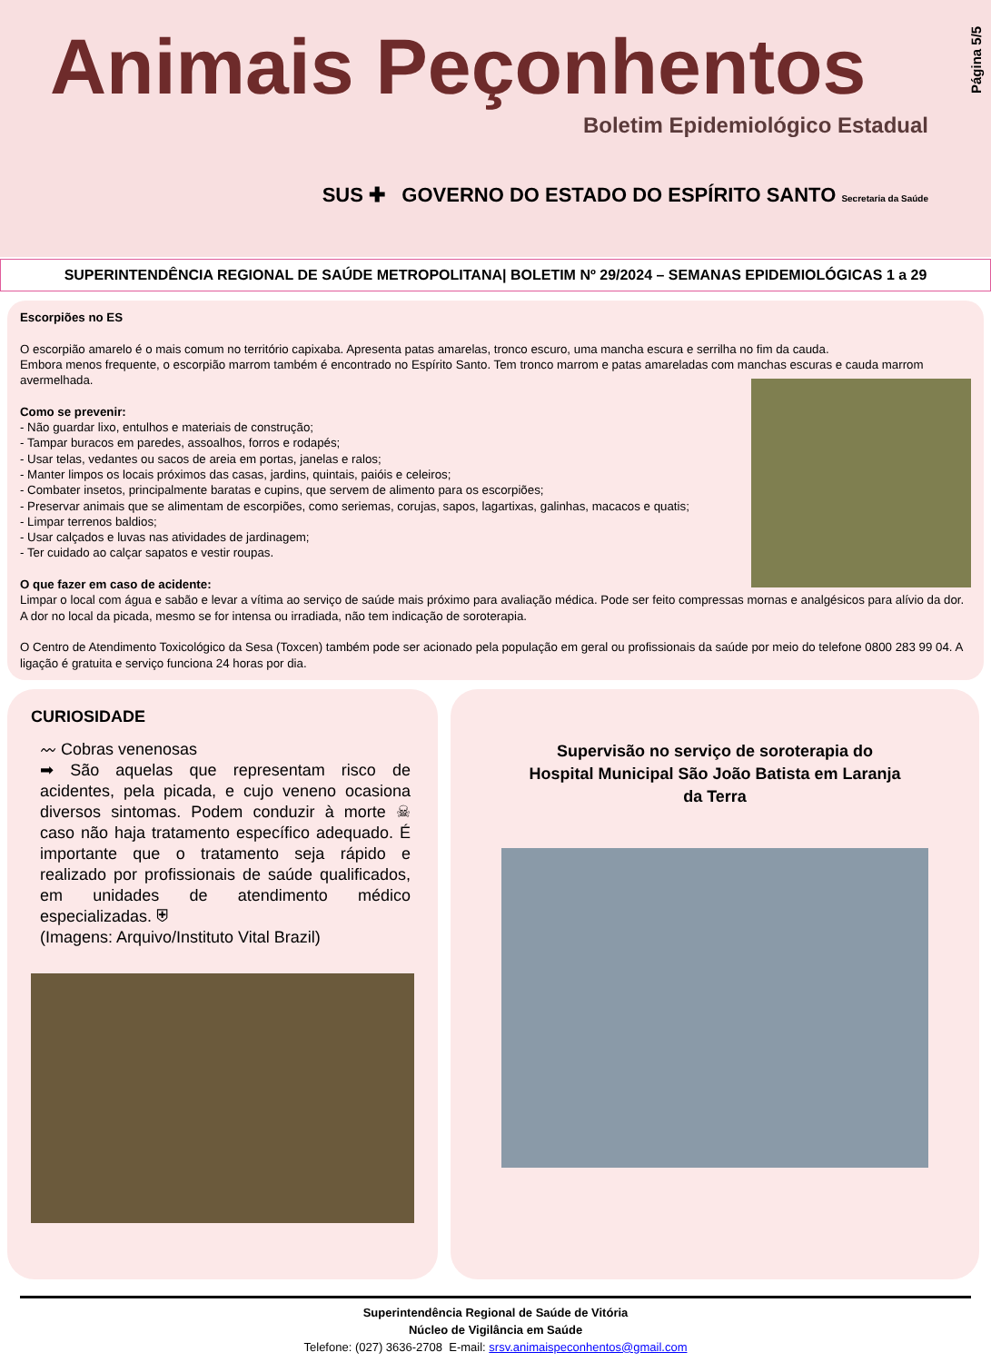Animais Peçonhentos
Boletim Epidemiológico Estadual
SUS ✚ GOVERNO DO ESTADO DO ESPÍRITO SANTO Secretaria da Saúde
Página 5/5
SUPERINTENDÊNCIA REGIONAL DE SAÚDE METROPOLITANA| BOLETIM Nº 29/2024 – SEMANAS EPIDEMIOLÓGICAS 1 a 29
Escorpiões no ES
O escorpião amarelo é o mais comum no território capixaba. Apresenta patas amarelas, tronco escuro, uma mancha escura e serrilha no fim da cauda.
Embora menos frequente, o escorpião marrom também é encontrado no Espírito Santo. Tem tronco marrom e patas amareladas com manchas escuras e cauda marrom avermelhada.
Como se prevenir:
- Não guardar lixo, entulhos e materiais de construção;
- Tampar buracos em paredes, assoalhos, forros e rodapés;
- Usar telas, vedantes ou sacos de areia em portas, janelas e ralos;
- Manter limpos os locais próximos das casas, jardins, quintais, paióis e celeiros;
- Combater insetos, principalmente baratas e cupins, que servem de alimento para os escorpiões;
- Preservar animais que se alimentam de escorpiões, como seriemas, corujas, sapos, lagartixas, galinhas, macacos e quatis;
- Limpar terrenos baldios;
- Usar calçados e luvas nas atividades de jardinagem;
- Ter cuidado ao calçar sapatos e vestir roupas.
O que fazer em caso de acidente:
Limpar o local com água e sabão e levar a vítima ao serviço de saúde mais próximo para avaliação médica. Pode ser feito compressas mornas e analgésicos para alívio da dor. A dor no local da picada, mesmo se for intensa ou irradiada, não tem indicação de soroterapia.
O Centro de Atendimento Toxicológico da Sesa (Toxcen) também pode ser acionado pela população em geral ou profissionais da saúde por meio do telefone 0800 283 99 04. A ligação é gratuita e serviço funciona 24 horas por dia.
CURIOSIDADE
〰 Cobras venenosas
➡ São aquelas que representam risco de acidentes, pela picada, e cujo veneno ocasiona diversos sintomas. Podem conduzir à morte ☠ caso não haja tratamento específico adequado. É importante que o tratamento seja rápido e realizado por profissionais de saúde qualificados, em unidades de atendimento médico especializadas. ⛨
(Imagens: Arquivo/Instituto Vital Brazil)
Supervisão no serviço de soroterapia do Hospital Municipal São João Batista em Laranja da Terra
Superintendência Regional de Saúde de Vitória
Núcleo de Vigilância em Saúde
Telefone: (027) 3636-2708 E-mail: srsv.animaispeconhentos@gmail.com